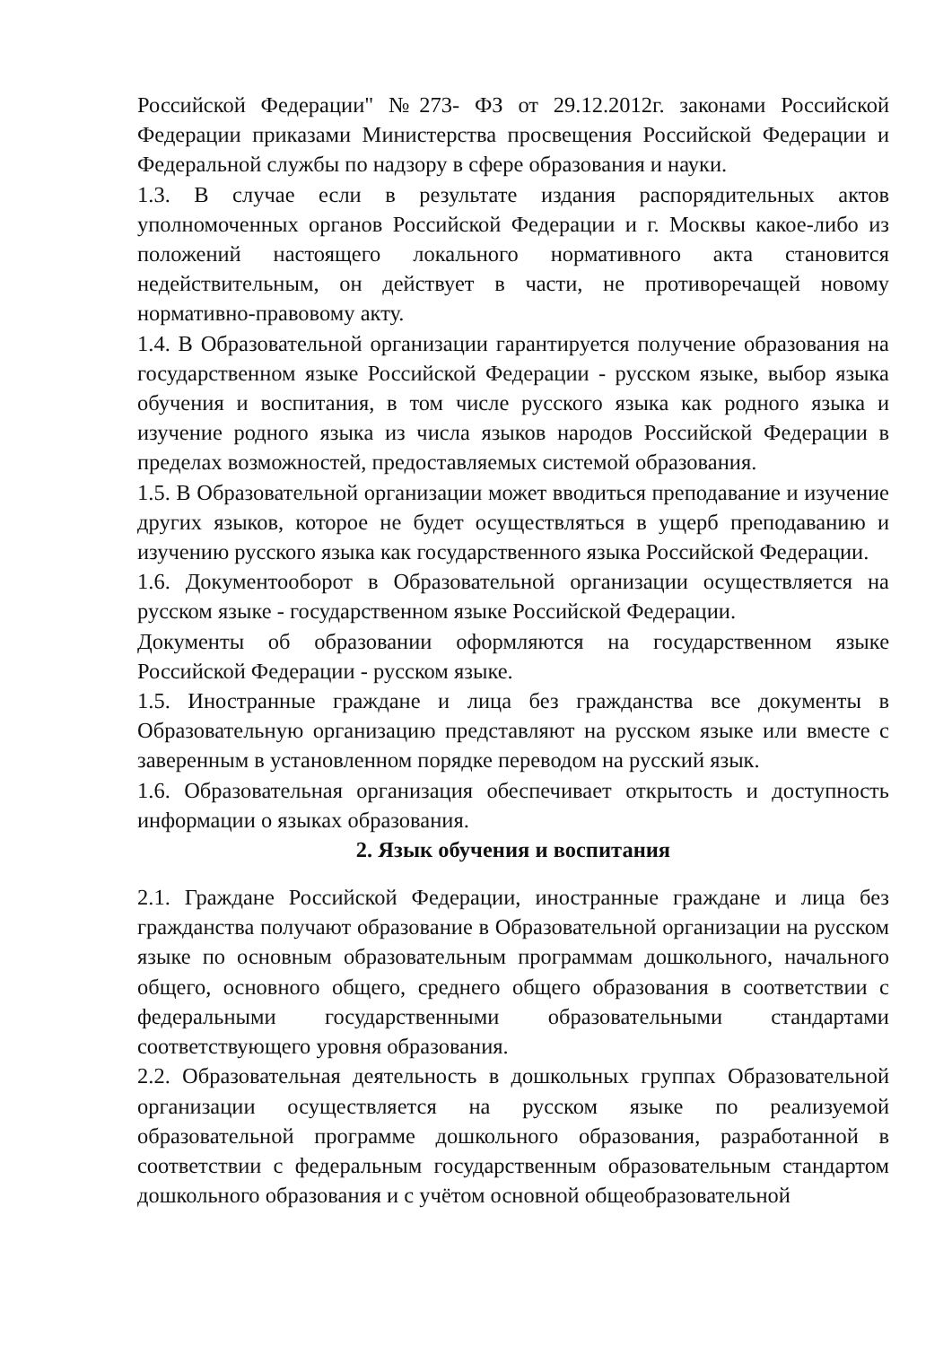Российской Федерации" №273- ФЗ от 29.12.2012г. законами Российской Федерации приказами Министерства просвещения Российской Федерации и Федеральной службы по надзору в сфере образования и науки.
1.3. В случае если в результате издания распорядительных актов уполномоченных органов Российской Федерации и г. Москвы какое-либо из положений настоящего локального нормативного акта становится недействительным, он действует в части, не противоречащей новому нормативно-правовому акту.
1.4. В Образовательной организации гарантируется получение образования на государственном языке Российской Федерации - русском языке, выбор языка обучения и воспитания, в том числе русского языка как родного языка и изучение родного языка из числа языков народов Российской Федерации в пределах возможностей, предоставляемых системой образования.
1.5. В Образовательной организации может вводиться преподавание и изучение других языков, которое не будет осуществляться в ущерб преподаванию и изучению русского языка как государственного языка Российской Федерации.
1.6. Документооборот в Образовательной организации осуществляется на русском языке - государственном языке Российской Федерации.
Документы об образовании оформляются на государственном языке Российской Федерации - русском языке.
1.5. Иностранные граждане и лица без гражданства все документы в Образовательную организацию представляют на русском языке или вместе с заверенным в установленном порядке переводом на русский язык.
1.6. Образовательная организация обеспечивает открытость и доступность информации о языках образования.
2. Язык обучения и воспитания
2.1. Граждане Российской Федерации, иностранные граждане и лица без гражданства получают образование в Образовательной организации на русском языке по основным образовательным программам дошкольного, начального общего, основного общего, среднего общего образования в соответствии с федеральными государственными образовательными стандартами соответствующего уровня образования.
2.2. Образовательная деятельность в дошкольных группах Образовательной организации осуществляется на русском языке по реализуемой образовательной программе дошкольного образования, разработанной в соответствии с федеральным государственным образовательным стандартом дошкольного образования и с учётом основной общеобразовательной